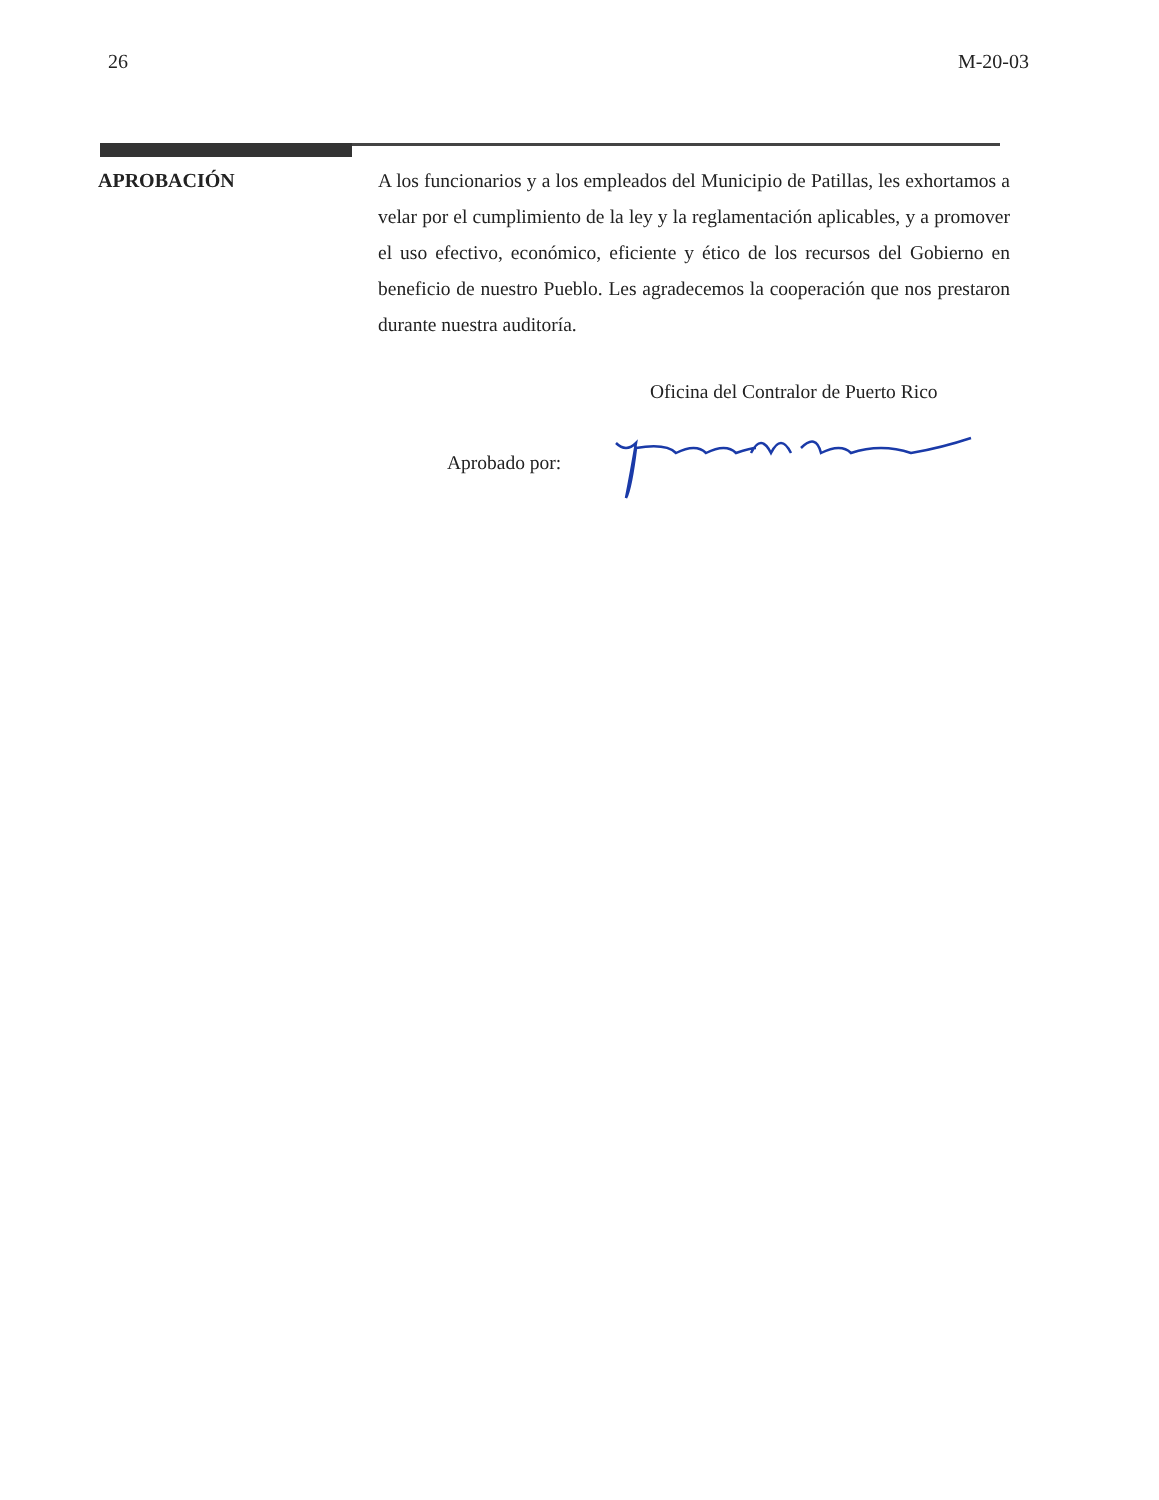26 M-20-03
APROBACIÓN
A los funcionarios y a los empleados del Municipio de Patillas, les exhortamos a velar por el cumplimiento de la ley y la reglamentación aplicables, y a promover el uso efectivo, económico, eficiente y ético de los recursos del Gobierno en beneficio de nuestro Pueblo. Les agradecemos la cooperación que nos prestaron durante nuestra auditoría.
Oficina del Contralor de Puerto Rico
Aprobado por: